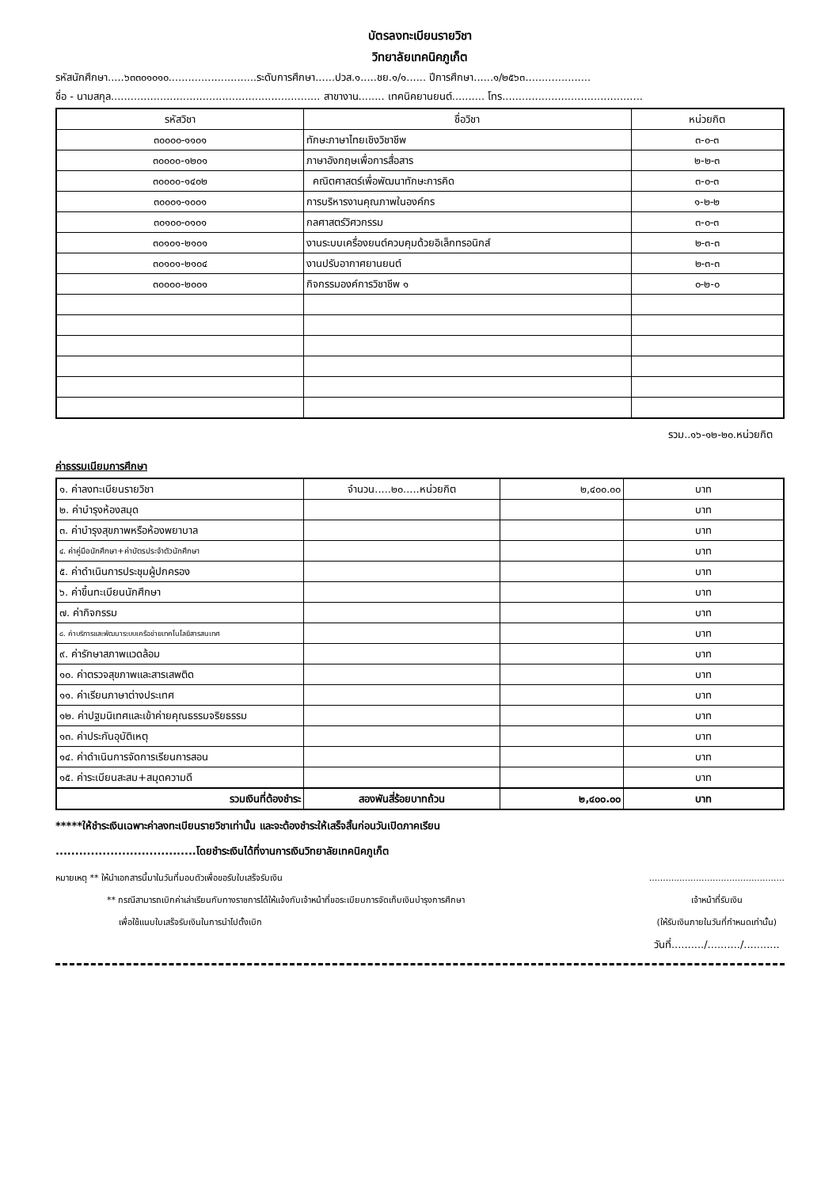บัตรลงทะเบียนรายวิชา
วิทยาลัยเทคนิคภูเก็ต
รหัสนักศึกษา.....๖๓๓๐๑๐๑๐...........................ระดับการศึกษา......ปวส.๑.....ชย.๑/๑...... ปีการศึกษา......๑/๒๕๖๓....................
ชื่อ - นามสกุล................................................................ สาขางาน........ เทคนิคยานยนต์.......... โทร...........................................
| รหัสวิชา | ชื่อวิชา | หน่วยกิต |
| --- | --- | --- |
| ๓๐๐๐๐-๑๑๐๑ | ทักษะภาษาไทยเชิงวิชาชีพ | ๓-๐-๓ |
| ๓๐๐๐๐-๑๒๐๑ | ภาษาอังกฤษเพื่อการสื่อสาร | ๒-๒-๓ |
| ๓๐๐๐๐-๑๔๐๒ | คณิตศาสตร์เพื่อพัฒนาทักษะการคิด | ๓-๐-๓ |
| ๓๐๐๐๑-๑๐๐๑ | การบริหารงานคุณภาพในองค์กร | ๑-๒-๒ |
| ๓๐๑๐๐-๐๑๐๑ | กลศาสตร์วิศวกรรม | ๓-๐-๓ |
| ๓๐๑๐๑-๒๑๐๑ | งานระบบเครื่องยนต์ควบคุมด้วยอิเล็กทรอนิกส์ | ๒-๓-๓ |
| ๓๐๑๐๑-๒๑๐๔ | งานปรับอากาศยานยนต์ | ๒-๓-๓ |
| ๓๐๐๐๐-๒๐๐๑ | กิจกรรมองค์การวิชาชีพ ๑ | ๐-๒-๐ |
รวม..๑๖-๑๒-๒๐.หน่วยกิต
ค่าธรรมเนียมการศึกษา
| ๑. ค่าลงทะเบียนรายวิชา | จำนวน.....๒๐.....หน่วยกิต | ๒,๔๐๐.๐๐ | บาท |
| ๒. ค่าบำรุงห้องสมุด | | | บาท |
| ๓. ค่าบำรุงสุขภาพหรือห้องพยาบาล | | | บาท |
| ๔. ค่าคู่มือนักศึกษา+ค่าบัตรประจำตัวนักศึกษา | | | บาท |
| ๕. ค่าดำเนินการประชุมผู้ปกครอง | | | บาท |
| ๖. ค่าขึ้นทะเบียนนักศึกษา | | | บาท |
| ๗. ค่ากิจกรรม | | | บาท |
| ๘. ค่าบริการและพัฒนาระบบเครือข่ายเทคโนโลยีสารสนเทศ | | | บาท |
| ๙. ค่ารักษาสภาพแวดล้อม | | | บาท |
| ๑๐. ค่าตรวจสุขภาพและสารเสพติด | | | บาท |
| ๑๑. ค่าเรียนภาษาต่างประเทศ | | | บาท |
| ๑๒. ค่าปฐมนิเทศและเข้าค่ายคุณธรรมจริยธรรม | | | บาท |
| ๑๓. ค่าประกันอุบัติเหตุ | | | บาท |
| ๑๔. ค่าดำเนินการจัดการเรียนการสอน | | | บาท |
| ๑๕. ค่าระเบียนสะสม+สมุดความดี | | | บาท |
| รวมเงินที่ต้องชำระ | สองพันสี่ร้อยบาทถ้วน | ๒,๔๐๐.๐๐ | บาท |
*****ให้ชำระเงินเฉพาะค่าลงทะเบียนรายวิชาเท่านั้น และจะต้องชำระให้เสร็จสิ้นก่อนวันเปิดภาคเรียน
....................................โดยชำระเงินได้ที่งานการเงินวิทยาลัยเทคนิคภูเก็ต
หมายเหตุ ** ให้นำเอกสารนี้มาในวันที่มอบตัวเพื่อขอรับใบเสร็จรับเงิน
** กรณีสามารถเบิกค่าเล่าเรียนกับทางราชการได้ให้แจ้งกับเจ้าหน้าที่ขอระเบียบการจัดเก็บเงินบำรุงการศึกษา
เพื่อใช้แนบใบเสร็จรับเงินในการนำไปตั้งเบิก
.................................................
เจ้าหน้าที่รับเงิน
(ให้รับเงินภายในวันที่กำหนดเท่านั้น)
วันที่........../........../...........